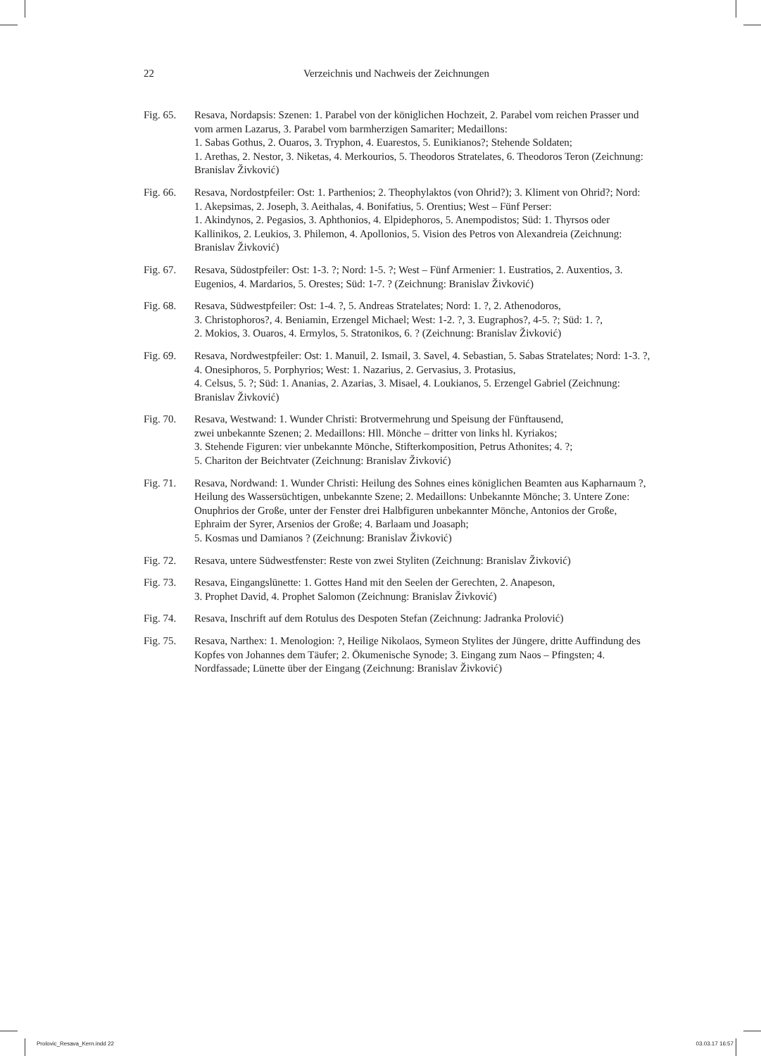22 Verzeichnis und Nachweis der Zeichnungen
Fig. 65. Resava, Nordapsis: Szenen: 1. Parabel von der königlichen Hochzeit, 2. Parabel vom reichen Prasser und vom armen Lazarus, 3. Parabel vom barmherzigen Samariter; Medaillons:
1. Sabas Gothus, 2. Ouaros, 3. Tryphon, 4. Euarestos, 5. Eunikianos?; Stehende Soldaten;
1. Arethas, 2. Nestor, 3. Niketas, 4. Merkourios, 5. Theodoros Stratelates, 6. Theodoros Teron (Zeichnung: Branislav Živković)
Fig. 66. Resava, Nordostpfeiler: Ost: 1. Parthenios; 2. Theophylaktos (von Ohrid?); 3. Kliment von Ohrid?; Nord: 1. Akepsimas, 2. Joseph, 3. Aeithalas, 4. Bonifatius, 5. Orentius; West – Fünf Perser:
1. Akindynos, 2. Pegasios, 3. Aphthonios, 4. Elpidephoros, 5. Anempodistos; Süd: 1. Thyrsos oder Kallinikos, 2. Leukios, 3. Philemon, 4. Apollonios, 5. Vision des Petros von Alexandreia (Zeichnung: Branislav Živković)
Fig. 67. Resava, Südostpfeiler: Ost: 1-3. ?; Nord: 1-5. ?; West – Fünf Armenier: 1. Eustratios, 2. Auxentios, 3. Eugenios, 4. Mardarios, 5. Orestes; Süd: 1-7. ? (Zeichnung: Branislav Živković)
Fig. 68. Resava, Südwestpfeiler: Ost: 1-4. ?, 5. Andreas Stratelates; Nord: 1. ?, 2. Athenodoros,
3. Christophoros?, 4. Beniamin, Erzengel Michael; West: 1-2. ?, 3. Eugraphos?, 4-5. ?; Süd: 1. ?,
2. Mokios, 3. Ouaros, 4. Ermylos, 5. Stratonikos, 6. ? (Zeichnung: Branislav Živković)
Fig. 69. Resava, Nordwestpfeiler: Ost: 1. Manuil, 2. Ismail, 3. Savel, 4. Sebastian, 5. Sabas Stratelates; Nord: 1-3. ?, 4. Onesiphoros, 5. Porphyrios; West: 1. Nazarius, 2. Gervasius, 3. Protasius,
4. Celsus, 5. ?; Süd: 1. Ananias, 2. Azarias, 3. Misael, 4. Loukianos, 5. Erzengel Gabriel (Zeichnung: Branislav Živković)
Fig. 70. Resava, Westwand: 1. Wunder Christi: Brotvermehrung und Speisung der Fünftausend,
zwei unbekannte Szenen; 2. Medaillons: Hll. Mönche – dritter von links hl. Kyriakos;
3. Stehende Figuren: vier unbekannte Mönche, Stifterkomposition, Petrus Athonites; 4. ?;
5. Chariton der Beichtvater (Zeichnung: Branislav Živković)
Fig. 71. Resava, Nordwand: 1. Wunder Christi: Heilung des Sohnes eines königlichen Beamten aus Kapharnaum ?, Heilung des Wassersüchtigen, unbekannte Szene; 2. Medaillons: Unbekannte Mönche; 3. Untere Zone: Onuphrios der Große, unter der Fenster drei Halbfiguren unbekannter Mönche, Antonios der Große, Ephraim der Syrer, Arsenios der Große; 4. Barlaam und Joasaph;
5. Kosmas und Damianos ? (Zeichnung: Branislav Živković)
Fig. 72. Resava, untere Südwestfenster: Reste von zwei Styliten (Zeichnung: Branislav Živković)
Fig. 73. Resava, Eingangslünette: 1. Gottes Hand mit den Seelen der Gerechten, 2. Anapeson,
3. Prophet David, 4. Prophet Salomon (Zeichnung: Branislav Živković)
Fig. 74. Resava, Inschrift auf dem Rotulus des Despoten Stefan (Zeichnung: Jadranka Prolović)
Fig. 75. Resava, Narthex: 1. Menologion: ?, Heilige Nikolaos, Symeon Stylites der Jüngere, dritte Auffindung des Kopfes von Johannes dem Täufer; 2. Ökumenische Synode; 3. Eingang zum Naos – Pfingsten; 4. Nordfassade; Lünette über der Eingang (Zeichnung: Branislav Živković)
Prolovic_Resava_Kern.indd 22 03.03.17 16:57